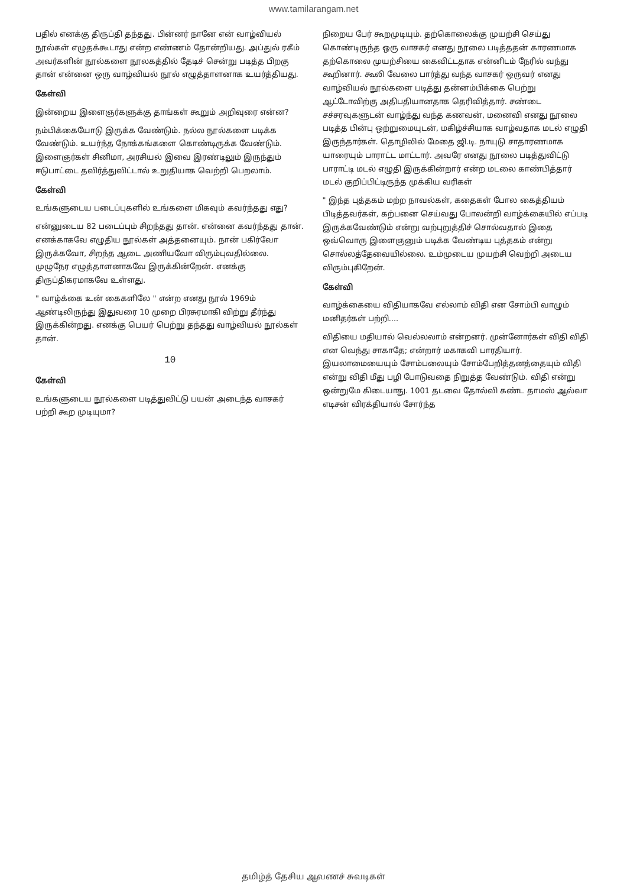www.tamilarangam.net
பதில் எனக்கு திருப்தி தந்தது. பின்னர் நானே என் வாழ்வியல் நூல்கள் எழுதக்கூடாது என்ற எண்ணம் தோன்றியது. அப்துல் ரகீம் அவர்களின் நூல்களை நூலகத்தில் தேடிச் சென்று படித்த பிறகு தான் என்னை ஒரு வாழ்வியல் நூல் எழுத்தாளனாக உயர்த்தியது.
கேள்வி
இன்றைய இளைஞர்களுக்கு தாங்கள் கூறும் அறிவுரை என்ன?
நம்பிக்கையோடு இருக்க வேண்டும். நல்ல நூல்களை படிக்க வேண்டும். உயர்ந்த நோக்கங்களை கொண்டிருக்க வேண்டும். இளைஞர்கள் சினிமா, அரசியல் இவை இரண்டிலும் இருந்தும் ஈடுபாட்டை தவிர்த்துவிட்டால் உறுதியாக வெற்றி பெறலாம்.
கேள்வி
உங்களுடைய படைப்புகளில் உங்களை மிகவும் கவர்ந்தது எது?
என்னுடைய 82 படைப்பும் சிறந்தது தான். என்னை கவர்ந்தது தான். எனக்காகவே எழுதிய நூல்கள் அத்தனையும். நான் பகிர்வோ இருக்கவோ, சிறந்த ஆடை அணியவோ விரும்புவதில்லை. முழுநேர எழுத்தாளனாகவே இருக்கின்றேன். எனக்கு திருப்திகரமாகவே உள்ளது.
" வாழ்க்கை உன் கைகளிலே " என்ற எனது நூல் 1969ம் ஆண்டிலிருந்து இதுவரை 10 முறை பிரசுரமாகி விற்று தீர்ந்து இருக்கின்றது. எனக்கு பெயர் பெற்று தந்தது வாழ்வியல் நூல்கள் தான்.
10
கேள்வி
உங்களுடைய நூல்களை படித்துவிட்டு பயன் அடைந்த வாசகர் பற்றி கூற முடியுமா?
நிறைய பேர் கூறமுடியும். தற்கொலைக்கு முயற்சி செய்து கொண்டிருந்த ஒரு வாசகர் எனது நூலை படித்ததன் காரணமாக தற்கொலை முயற்சியை கைவிட்டதாக என்னிடம் நேரில் வந்து கூறினார். கூலி வேலை பார்த்து வந்த வாசகர் ஒருவர் எனது வாழ்வியல் நூல்களை படித்து தன்னம்பிக்கை பெற்று ஆட்டோவிற்கு அதிபதியானதாக தெரிவித்தார். சண்டை சச்சரவுகளுடன் வாழ்ந்து வந்த கணவன், மனைவி எனது நூலை படித்த பின்பு ஒற்றுமையுடன், மகிழ்ச்சியாக வாழ்வதாக மடல் எழுதி இருந்தார்கள். தொழிலில் மேதை ஜி.டி. நாயுடு சாதாரணமாக யாரையும் பாராட்ட மாட்டார். அவரே எனது நூலை படித்துவிட்டு பாராட்டி மடல் எழுதி இருக்கின்றார் என்ற மடலை காண்பித்தார் மடல் குறிப்பிட்டிருந்த முக்கிய வரிகள்
" இந்த புத்தகம் மற்ற நாவல்கள், கதைகள் போல கைத்தியம் பிடித்தவர்கள், கற்பனை செய்வது போலன்றி வாழ்க்கையில் எப்படி இருக்கவேண்டும் என்று வற்புறுத்திச் சொல்வதால் இதை ஒவ்வொரு இளைஞனும் படிக்க வேண்டிய புத்தகம் என்று சொல்லத்தேவையில்லை. உம்முடைய முயற்சி வெற்றி அடைய விரும்புகிறேன்.
கேள்வி
வாழ்க்கையை விதியாகவே எல்லாம் விதி என சோம்பி வாழும் மனிதர்கள் பற்றி....
விதியை மதியால் வெல்லலாம் என்றனர். முன்னோர்கள் விதி விதி என வெந்து சாகாதே; என்றார் மகாகவி பாரதியார். இயலாமையையும் சோம்பலையும் சோம்பேறித்தனத்தையும் விதி என்று விதி மீது பழி போடுவதை நிறுத்த வேண்டும். விதி என்று ஒன்றுமே கிடையாது. 1001 தடவை தோல்வி கண்ட தாமஸ் ஆல்வா எடிசன் விரக்தியால் சோர்ந்த
தமிழ்த் தேசிய ஆவணச் சுவடிகள்